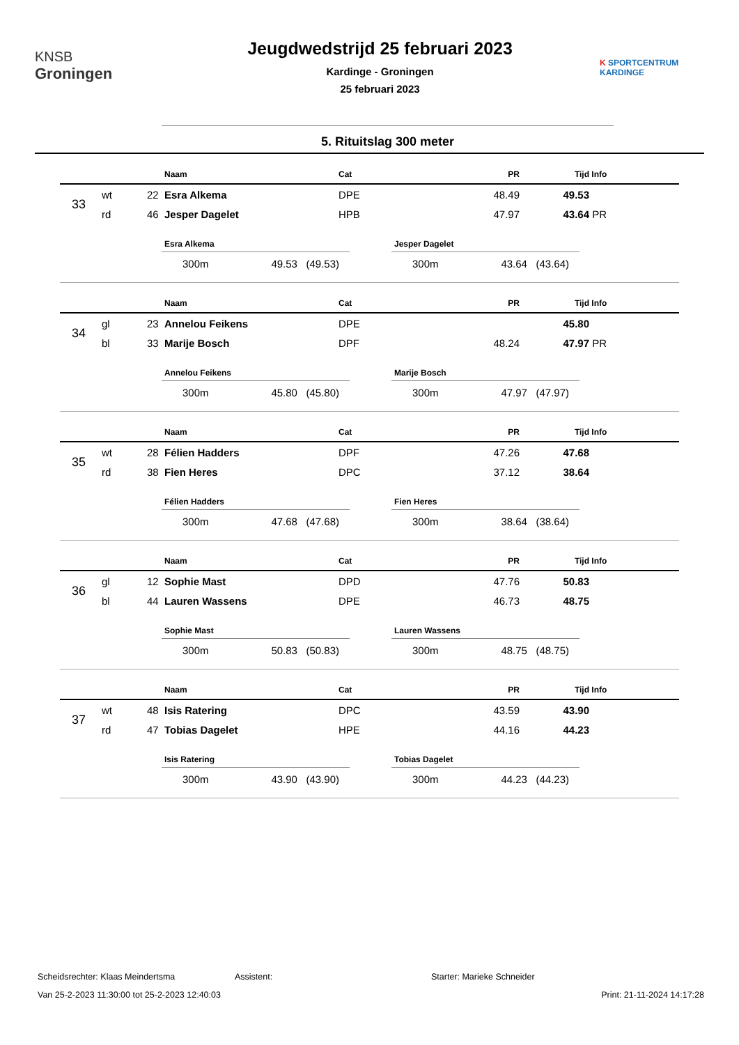KNSB
Groningen
Jeugdwedstrijd 25 februari 2023
Kardinge - Groningen
25 februari 2023
K SPORTCENTRUM
KARDINGE
5. Rituitslag 300 meter
| | | | Naam | Cat | PR | Tijd | Info |
| --- | --- | --- | --- | --- | --- | --- | --- |
| 33 | wt | 22 | Esra Alkema | DPE | 48.49 | 49.53 | |
| | rd | 46 | Jesper Dagelet | HPB | 47.97 | 43.64 | PR |
Esra Alkema
300m 49.53 (49.53)
Jesper Dagelet
300m 43.64 (43.64)
| | | | Naam | Cat | PR | Tijd | Info |
| --- | --- | --- | --- | --- | --- | --- | --- |
| 34 | gl | 23 | Annelou Feikens | DPE | | 45.80 | |
| | bl | 33 | Marije Bosch | DPF | 48.24 | 47.97 | PR |
Annelou Feikens
300m 45.80 (45.80)
Marije Bosch
300m 47.97 (47.97)
| | | | Naam | Cat | PR | Tijd | Info |
| --- | --- | --- | --- | --- | --- | --- | --- |
| 35 | wt | 28 | Félien Hadders | DPF | 47.26 | 47.68 | |
| | rd | 38 | Fien Heres | DPC | 37.12 | 38.64 | |
Félien Hadders
300m 47.68 (47.68)
Fien Heres
300m 38.64 (38.64)
| | | | Naam | Cat | PR | Tijd | Info |
| --- | --- | --- | --- | --- | --- | --- | --- |
| 36 | gl | 12 | Sophie Mast | DPD | 47.76 | 50.83 | |
| | bl | 44 | Lauren Wassens | DPE | 46.73 | 48.75 | |
Sophie Mast
300m 50.83 (50.83)
Lauren Wassens
300m 48.75 (48.75)
| | | | Naam | Cat | PR | Tijd | Info |
| --- | --- | --- | --- | --- | --- | --- | --- |
| 37 | wt | 48 | Isis Ratering | DPC | 43.59 | 43.90 | |
| | rd | 47 | Tobias Dagelet | HPE | 44.16 | 44.23 | |
Isis Ratering
300m 43.90 (43.90)
Tobias Dagelet
300m 44.23 (44.23)
Scheidsrechter: Klaas Meindertsma Assistent: Starter: Marieke Schneider
Van 25-2-2023 11:30:00 tot 25-2-2023 12:40:03 Print: 21-11-2024 14:17:28